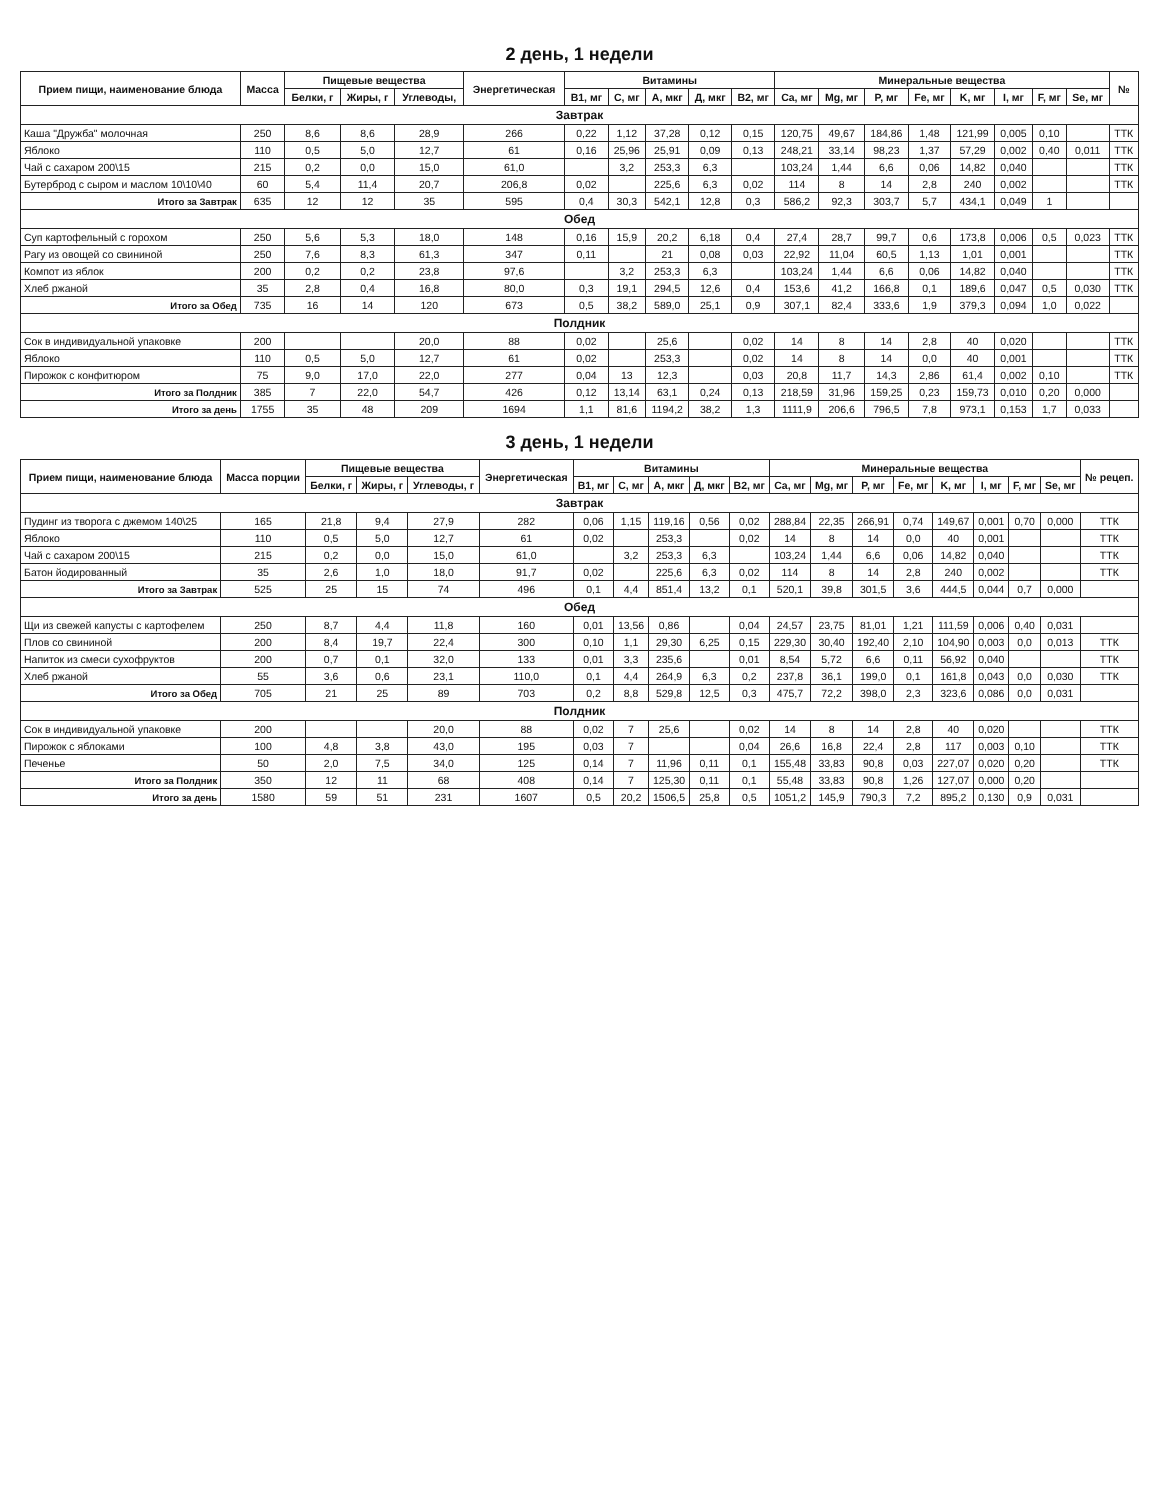2 день, 1 недели
| Прием пищи, наименование блюда | Масса | Пищевые вещества | | | Энергетическая | Витамины | | | | | Минеральные вещества | | | | | | | | № |
| --- | --- | --- | --- | --- | --- | --- | --- | --- | --- | --- | --- | --- | --- | --- | --- | --- | --- | --- | --- |
| | | Белки, г | Жиры, г | Углеводы, | | B1, мг | C, мг | A, мкг | Д, мкг | B2, мг | Ca, мг | Mg, мг | P, мг | Fe, мг | K, мг | I, мг | F, мг | Se, мг | |
| Завтрак | | | | | | | | | | | | | | | | | | | |
| Каша "Дружба" молочная | 250 | 8,6 | 8,6 | 28,9 | 266 | 0,22 | 1,12 | 37,28 | 0,12 | 0,15 | 120,75 | 49,67 | 184,86 | 1,48 | 121,99 | 0,005 | 0,10 | | ТТК |
| Яблоко | 110 | 0,5 | 5,0 | 12,7 | 61 | 0,16 | 25,96 | 25,91 | 0,09 | 0,13 | 248,21 | 33,14 | 98,23 | 1,37 | 57,29 | 0,002 | 0,40 | 0,011 | ТТК |
| Чай с сахаром 200\15 | 215 | 0,2 | 0,0 | 15,0 | 61,0 | | 3,2 | 253,3 | 6,3 | | 103,24 | 1,44 | 6,6 | 0,06 | 14,82 | 0,040 | | | ТТК |
| Бутерброд с сыром и маслом 10\10\40 | 60 | 5,4 | 11,4 | 20,7 | 206,8 | 0,02 | | 225,6 | 6,3 | 0,02 | 114 | 8 | 14 | 2,8 | 240 | 0,002 | | | ТТК |
| Итого за Завтрак | 635 | 12 | 12 | 35 | 595 | 0,4 | 30,3 | 542,1 | 12,8 | 0,3 | 586,2 | 92,3 | 303,7 | 5,7 | 434,1 | 0,049 | 1 | | |
| Обед | | | | | | | | | | | | | | | | | | | |
| Суп картофельный с горохом | 250 | 5,6 | 5,3 | 18,0 | 148 | 0,16 | 15,9 | 20,2 | 6,18 | 0,4 | 27,4 | 28,7 | 99,7 | 0,6 | 173,8 | 0,006 | 0,5 | 0,023 | ТТК |
| Рагу из овощей со свининой | 250 | 7,6 | 8,3 | 61,3 | 347 | 0,11 | | 21 | 0,08 | 0,03 | 22,92 | 11,04 | 60,5 | 1,13 | 1,01 | 0,001 | | | ТТК |
| Компот из яблок | 200 | 0,2 | 0,2 | 23,8 | 97,6 | | 3,2 | 253,3 | 6,3 | | 103,24 | 1,44 | 6,6 | 0,06 | 14,82 | 0,040 | | | ТТК |
| Хлеб ржаной | 35 | 2,8 | 0,4 | 16,8 | 80,0 | 0,3 | 19,1 | 294,5 | 12,6 | 0,4 | 153,6 | 41,2 | 166,8 | 0,1 | 189,6 | 0,047 | 0,5 | 0,030 | ТТК |
| Итого за Обед | 735 | 16 | 14 | 120 | 673 | 0,5 | 38,2 | 589,0 | 25,1 | 0,9 | 307,1 | 82,4 | 333,6 | 1,9 | 379,3 | 0,094 | 1,0 | 0,022 | |
| Полдник | | | | | | | | | | | | | | | | | | | |
| Сок в индивидуальной упаковке | 200 | | | 20,0 | 88 | 0,02 | | 25,6 | | 0,02 | 14 | 8 | 14 | 2,8 | 40 | 0,020 | | | ТТК |
| Яблоко | 110 | 0,5 | 5,0 | 12,7 | 61 | 0,02 | | 253,3 | | 0,02 | 14 | 8 | 14 | 0,0 | 40 | 0,001 | | | ТТК |
| Пирожок с конфитюром | 75 | 9,0 | 17,0 | 22,0 | 277 | 0,04 | 13 | 12,3 | | 0,03 | 20,8 | 11,7 | 14,3 | 2,86 | 61,4 | 0,002 | 0,10 | | ТТК |
| Итого за Полдник | 385 | 7 | 22,0 | 54,7 | 426 | 0,12 | 13,14 | 63,1 | 0,24 | 0,13 | 218,59 | 31,96 | 159,25 | 0,23 | 159,73 | 0,010 | 0,20 | 0,000 | |
| Итого за день | 1755 | 35 | 48 | 209 | 1694 | 1,1 | 81,6 | 1194,2 | 38,2 | 1,3 | 1111,9 | 206,6 | 796,5 | 7,8 | 973,1 | 0,153 | 1,7 | 0,033 | |
3 день, 1 недели
| Прием пищи, наименование блюда | Масса порции | Пищевые вещества | | | Энергетическая | Витамины | | | | | Минеральные вещества | | | | | | | | № рецеп. |
| --- | --- | --- | --- | --- | --- | --- | --- | --- | --- | --- | --- | --- | --- | --- | --- | --- | --- | --- | --- |
| | | Белки, г | Жиры, г | Углеводы, г | | B1, мг | C, мг | A, мкг | Д, мкг | B2, мг | Ca, мг | Mg, мг | P, мг | Fe, мг | K, мг | I, мг | F, мг | Se, мг | |
| Завтрак | | | | | | | | | | | | | | | | | | | |
| Пудинг из творога с джемом 140\25 | 165 | 21,8 | 9,4 | 27,9 | 282 | 0,06 | 1,15 | 119,16 | 0,56 | 0,02 | 288,84 | 22,35 | 266,91 | 0,74 | 149,67 | 0,001 | 0,70 | 0,000 | ТТК |
| Яблоко | 110 | 0,5 | 5,0 | 12,7 | 61 | 0,02 | | 253,3 | | 0,02 | 14 | 8 | 14 | 0,0 | 40 | 0,001 | | | ТТК |
| Чай с сахаром 200\15 | 215 | 0,2 | 0,0 | 15,0 | 61,0 | | 3,2 | 253,3 | 6,3 | | 103,24 | 1,44 | 6,6 | 0,06 | 14,82 | 0,040 | | | ТТК |
| Батон йодированный | 35 | 2,6 | 1,0 | 18,0 | 91,7 | 0,02 | | 225,6 | 6,3 | 0,02 | 114 | 8 | 14 | 2,8 | 240 | 0,002 | | | ТТК |
| Итого за Завтрак | 525 | 25 | 15 | 74 | 496 | 0,1 | 4,4 | 851,4 | 13,2 | 0,1 | 520,1 | 39,8 | 301,5 | 3,6 | 444,5 | 0,044 | 0,7 | 0,000 | |
| Обед | | | | | | | | | | | | | | | | | | | |
| Щи из свежей капусты с картофелем | 250 | 8,7 | 4,4 | 11,8 | 160 | 0,01 | 13,56 | 0,86 | | 0,04 | 24,57 | 23,75 | 81,01 | 1,21 | 111,59 | 0,006 | 0,40 | 0,031 | |
| Плов со свининой | 200 | 8,4 | 19,7 | 22,4 | 300 | 0,10 | 1,1 | 29,30 | 6,25 | 0,15 | 229,30 | 30,40 | 192,40 | 2,10 | 104,90 | 0,003 | 0,0 | 0,013 | ТТК |
| Напиток из смеси сухофруктов | 200 | 0,7 | 0,1 | 32,0 | 133 | 0,01 | 3,3 | 235,6 | | 0,01 | 8,54 | 5,72 | 6,6 | 0,11 | 56,92 | 0,040 | | | ТТК |
| Хлеб ржаной | 55 | 3,6 | 0,6 | 23,1 | 110,0 | 0,1 | 4,4 | 264,9 | 6,3 | 0,2 | 237,8 | 36,1 | 199,0 | 0,1 | 161,8 | 0,043 | 0,0 | 0,030 | ТТК |
| Итого за Обед | 705 | 21 | 25 | 89 | 703 | 0,2 | 8,8 | 529,8 | 12,5 | 0,3 | 475,7 | 72,2 | 398,0 | 2,3 | 323,6 | 0,086 | 0,0 | 0,031 | |
| Полдник | | | | | | | | | | | | | | | | | | | |
| Сок в индивидуальной упаковке | 200 | | | 20,0 | 88 | 0,02 | 7 | 25,6 | | 0,02 | 14 | 8 | 14 | 2,8 | 40 | 0,020 | | | ТТК |
| Пирожок с яблоками | 100 | 4,8 | 3,8 | 43,0 | 195 | 0,03 | 7 | | | 0,04 | 26,6 | 16,8 | 22,4 | 2,8 | 117 | 0,003 | 0,10 | | ТТК |
| Печенье | 50 | 2,0 | 7,5 | 34,0 | 125 | 0,14 | 7 | 11,96 | 0,11 | 0,1 | 155,48 | 33,83 | 90,8 | 0,03 | 227,07 | 0,020 | 0,20 | | ТТК |
| Итого за Полдник | 350 | 12 | 11 | 68 | 408 | 0,14 | 7 | 125,30 | 0,11 | 0,1 | 55,48 | 33,83 | 90,8 | 1,26 | 127,07 | 0,000 | 0,20 | | |
| Итого за день | 1580 | 59 | 51 | 231 | 1607 | 0,5 | 20,2 | 1506,5 | 25,8 | 0,5 | 1051,2 | 145,9 | 790,3 | 7,2 | 895,2 | 0,130 | 0,9 | 0,031 | |